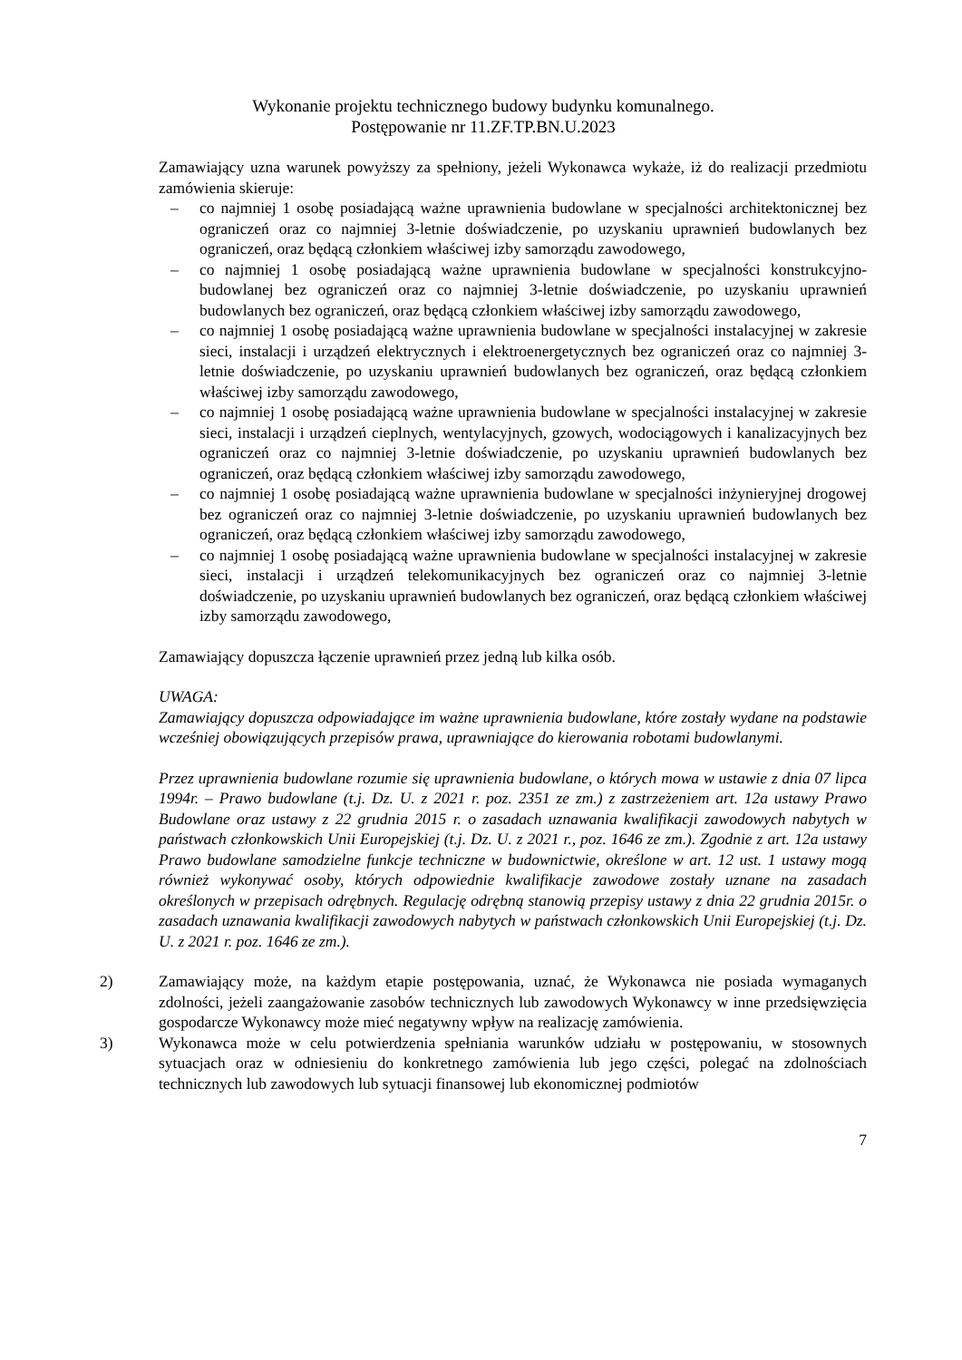Wykonanie projektu technicznego budowy budynku komunalnego.
Postępowanie nr 11.ZF.TP.BN.U.2023
Zamawiający uzna warunek powyższy za spełniony, jeżeli Wykonawca wykaże, iż do realizacji przedmiotu zamówienia skieruje:
– co najmniej 1 osobę posiadającą ważne uprawnienia budowlane w specjalności architektonicznej bez ograniczeń oraz co najmniej 3-letnie doświadczenie, po uzyskaniu uprawnień budowlanych bez ograniczeń, oraz będącą członkiem właściwej izby samorządu zawodowego,
– co najmniej 1 osobę posiadającą ważne uprawnienia budowlane w specjalności konstrukcyjno-budowlanej bez ograniczeń oraz co najmniej 3-letnie doświadczenie, po uzyskaniu uprawnień budowlanych bez ograniczeń, oraz będącą członkiem właściwej izby samorządu zawodowego,
– co najmniej 1 osobę posiadającą ważne uprawnienia budowlane w specjalności instalacyjnej w zakresie sieci, instalacji i urządzeń elektrycznych i elektroenergetycznych bez ograniczeń oraz co najmniej 3-letnie doświadczenie, po uzyskaniu uprawnień budowlanych bez ograniczeń, oraz będącą członkiem właściwej izby samorządu zawodowego,
– co najmniej 1 osobę posiadającą ważne uprawnienia budowlane w specjalności instalacyjnej w zakresie sieci, instalacji i urządzeń cieplnych, wentylacyjnych, gzowych, wodociągowych i kanalizacyjnych bez ograniczeń oraz co najmniej 3-letnie doświadczenie, po uzyskaniu uprawnień budowlanych bez ograniczeń, oraz będącą członkiem właściwej izby samorządu zawodowego,
– co najmniej 1 osobę posiadającą ważne uprawnienia budowlane w specjalności inżynieryjnej drogowej bez ograniczeń oraz co najmniej 3-letnie doświadczenie, po uzyskaniu uprawnień budowlanych bez ograniczeń, oraz będącą członkiem właściwej izby samorządu zawodowego,
– co najmniej 1 osobę posiadającą ważne uprawnienia budowlane w specjalności instalacyjnej w zakresie sieci, instalacji i urządzeń telekomunikacyjnych bez ograniczeń oraz co najmniej 3-letnie doświadczenie, po uzyskaniu uprawnień budowlanych bez ograniczeń, oraz będącą członkiem właściwej izby samorządu zawodowego,
Zamawiający dopuszcza łączenie uprawnień przez jedną lub kilka osób.
UWAGA:
Zamawiający dopuszcza odpowiadające im ważne uprawnienia budowlane, które zostały wydane na podstawie wcześniej obowiązujących przepisów prawa, uprawniające do kierowania robotami budowlanymi.
Przez uprawnienia budowlane rozumie się uprawnienia budowlane, o których mowa w ustawie z dnia 07 lipca 1994r. – Prawo budowlane (t.j. Dz. U. z 2021 r. poz. 2351 ze zm.) z zastrzeżeniem art. 12a ustawy Prawo Budowlane oraz ustawy z 22 grudnia 2015 r. o zasadach uznawania kwalifikacji zawodowych nabytych w państwach członkowskich Unii Europejskiej (t.j. Dz. U. z 2021 r., poz. 1646 ze zm.). Zgodnie z art. 12a ustawy Prawo budowlane samodzielne funkcje techniczne w budownictwie, określone w art. 12 ust. 1 ustawy mogą również wykonywać osoby, których odpowiednie kwalifikacje zawodowe zostały uznane na zasadach określonych w przepisach odrębnych. Regulację odrębną stanowią przepisy ustawy z dnia 22 grudnia 2015r. o zasadach uznawania kwalifikacji zawodowych nabytych w państwach członkowskich Unii Europejskiej (t.j. Dz. U. z 2021 r. poz. 1646 ze zm.).
2) Zamawiający może, na każdym etapie postępowania, uznać, że Wykonawca nie posiada wymaganych zdolności, jeżeli zaangażowanie zasobów technicznych lub zawodowych Wykonawcy w inne przedsięwzięcia gospodarcze Wykonawcy może mieć negatywny wpływ na realizację zamówienia.
3) Wykonawca może w celu potwierdzenia spełniania warunków udziału w postępowaniu, w stosownych sytuacjach oraz w odniesieniu do konkretnego zamówienia lub jego części, polegać na zdolnościach technicznych lub zawodowych lub sytuacji finansowej lub ekonomicznej podmiotów
7